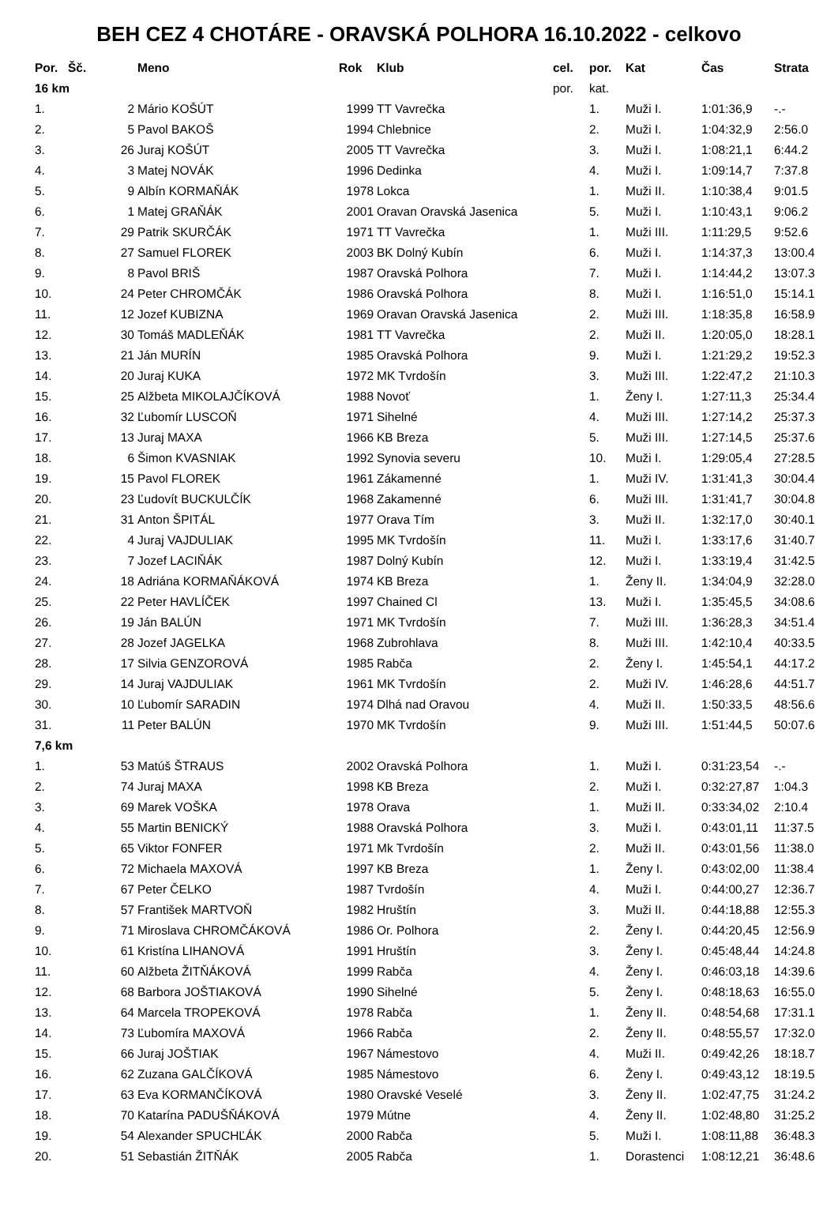BEH CEZ 4 CHOTÁRE - ORAVSKÁ POLHORA 16.10.2022 - celkovo
| Por. | Šč. | Meno | Rok | Klub | cel. | por. | Kat | Čas | Strata |
| --- | --- | --- | --- | --- | --- | --- | --- | --- | --- |
| 16 km | | | | | por. | kat. | | | |
| 1. | 2 | Mário KOŠÚT | 1999 | TT Vavrečka | | 1. | Muži I. | 1:01:36,9 | -.- |
| 2. | 5 | Pavol BAKOŠ | 1994 | Chlebnice | | 2. | Muži I. | 1:04:32,9 | 2:56.0 |
| 3. | 26 | Juraj KOŠÚT | 2005 | TT Vavrečka | | 3. | Muži I. | 1:08:21,1 | 6:44.2 |
| 4. | 3 | Matej NOVÁK | 1996 | Dedinka | | 4. | Muži I. | 1:09:14,7 | 7:37.8 |
| 5. | 9 | Albín KORMAŇÁK | 1978 | Lokca | | 1. | Muži II. | 1:10:38,4 | 9:01.5 |
| 6. | 1 | Matej GRAŇÁK | 2001 | Oravan Oravská Jasenica | | 5. | Muži I. | 1:10:43,1 | 9:06.2 |
| 7. | 29 | Patrik SKURČÁK | 1971 | TT Vavrečka | | 1. | Muži III. | 1:11:29,5 | 9:52.6 |
| 8. | 27 | Samuel FLOREK | 2003 | BK Dolný Kubín | | 6. | Muži I. | 1:14:37,3 | 13:00.4 |
| 9. | 8 | Pavol BRIŠ | 1987 | Oravská Polhora | | 7. | Muži I. | 1:14:44,2 | 13:07.3 |
| 10. | 24 | Peter CHROMČÁK | 1986 | Oravská Polhora | | 8. | Muži I. | 1:16:51,0 | 15:14.1 |
| 11. | 12 | Jozef KUBIZNA | 1969 | Oravan Oravská Jasenica | | 2. | Muži III. | 1:18:35,8 | 16:58.9 |
| 12. | 30 | Tomáš MADLEŇÁK | 1981 | TT Vavrečka | | 2. | Muži II. | 1:20:05,0 | 18:28.1 |
| 13. | 21 | Ján MURÍN | 1985 | Oravská Polhora | | 9. | Muži I. | 1:21:29,2 | 19:52.3 |
| 14. | 20 | Juraj KUKA | 1972 | MK Tvrdošín | | 3. | Muži III. | 1:22:47,2 | 21:10.3 |
| 15. | 25 | Alžbeta MIKOLAJČÍKOVÁ | 1988 | Novoť | | 1. | Ženy I. | 1:27:11,3 | 25:34.4 |
| 16. | 32 | Ľubomír LUSCOŇ | 1971 | Sihelné | | 4. | Muži III. | 1:27:14,2 | 25:37.3 |
| 17. | 13 | Juraj MAXA | 1966 | KB Breza | | 5. | Muži III. | 1:27:14,5 | 25:37.6 |
| 18. | 6 | Šimon KVASNIAK | 1992 | Synovia severu | | 10. | Muži I. | 1:29:05,4 | 27:28.5 |
| 19. | 15 | Pavol FLOREK | 1961 | Zákamenné | | 1. | Muži IV. | 1:31:41,3 | 30:04.4 |
| 20. | 23 | Ľudovít BUCKULČÍK | 1968 | Zakamenné | | 6. | Muži III. | 1:31:41,7 | 30:04.8 |
| 21. | 31 | Anton ŠPITÁL | 1977 | Orava Tím | | 3. | Muži II. | 1:32:17,0 | 30:40.1 |
| 22. | 4 | Juraj VAJDULIAK | 1995 | MK Tvrdošín | | 11. | Muži I. | 1:33:17,6 | 31:40.7 |
| 23. | 7 | Jozef LACIŇÁK | 1987 | Dolný Kubín | | 12. | Muži I. | 1:33:19,4 | 31:42.5 |
| 24. | 18 | Adriána KORMAŇÁKOVÁ | 1974 | KB Breza | | 1. | Ženy II. | 1:34:04,9 | 32:28.0 |
| 25. | 22 | Peter HAVLÍČEK | 1997 | Chained Cl | | 13. | Muži I. | 1:35:45,5 | 34:08.6 |
| 26. | 19 | Ján BALÚN | 1971 | MK Tvrdošín | | 7. | Muži III. | 1:36:28,3 | 34:51.4 |
| 27. | 28 | Jozef JAGELKA | 1968 | Zubrohlava | | 8. | Muži III. | 1:42:10,4 | 40:33.5 |
| 28. | 17 | Silvia GENZOROVÁ | 1985 | Rabča | | 2. | Ženy I. | 1:45:54,1 | 44:17.2 |
| 29. | 14 | Juraj VAJDULIAK | 1961 | MK Tvrdošín | | 2. | Muži IV. | 1:46:28,6 | 44:51.7 |
| 30. | 10 | Ľubomír SARADIN | 1974 | Dlhá nad Oravou | | 4. | Muži II. | 1:50:33,5 | 48:56.6 |
| 31. | 11 | Peter BALÚN | 1970 | MK Tvrdošín | | 9. | Muži III. | 1:51:44,5 | 50:07.6 |
| 7,6 km | | | | | | | | | |
| 1. | 53 | Matúš ŠTRAUS | 2002 | Oravská Polhora | | 1. | Muži I. | 0:31:23,54 | -.- |
| 2. | 74 | Juraj MAXA | 1998 | KB Breza | | 2. | Muži I. | 0:32:27,87 | 1:04.3 |
| 3. | 69 | Marek VOŠKA | 1978 | Orava | | 1. | Muži II. | 0:33:34,02 | 2:10.4 |
| 4. | 55 | Martin BENICKÝ | 1988 | Oravská Polhora | | 3. | Muži I. | 0:43:01,11 | 11:37.5 |
| 5. | 65 | Viktor FONFER | 1971 | Mk Tvrdošín | | 2. | Muži II. | 0:43:01,56 | 11:38.0 |
| 6. | 72 | Michaela MAXOVÁ | 1997 | KB Breza | | 1. | Ženy I. | 0:43:02,00 | 11:38.4 |
| 7. | 67 | Peter ČELKO | 1987 | Tvrdošín | | 4. | Muži I. | 0:44:00,27 | 12:36.7 |
| 8. | 57 | František MARTVOŇ | 1982 | Hruštín | | 3. | Muži II. | 0:44:18,88 | 12:55.3 |
| 9. | 71 | Miroslava CHROMČÁKOVÁ | 1986 | Or. Polhora | | 2. | Ženy I. | 0:44:20,45 | 12:56.9 |
| 10. | 61 | Kristína LIHANOVÁ | 1991 | Hruštín | | 3. | Ženy I. | 0:45:48,44 | 14:24.8 |
| 11. | 60 | Alžbeta ŽITŇÁKOVÁ | 1999 | Rabča | | 4. | Ženy I. | 0:46:03,18 | 14:39.6 |
| 12. | 68 | Barbora JOŠTIAKOVÁ | 1990 | Sihelné | | 5. | Ženy I. | 0:48:18,63 | 16:55.0 |
| 13. | 64 | Marcela TROPEKOVÁ | 1978 | Rabča | | 1. | Ženy II. | 0:48:54,68 | 17:31.1 |
| 14. | 73 | Ľubomíra MAXOVÁ | 1966 | Rabča | | 2. | Ženy II. | 0:48:55,57 | 17:32.0 |
| 15. | 66 | Juraj JOŠTIAK | 1967 | Námestovo | | 4. | Muži II. | 0:49:42,26 | 18:18.7 |
| 16. | 62 | Zuzana GALČÍKOVÁ | 1985 | Námestovo | | 6. | Ženy I. | 0:49:43,12 | 18:19.5 |
| 17. | 63 | Eva KORMANČÍKOVÁ | 1980 | Oravské Veselé | | 3. | Ženy II. | 1:02:47,75 | 31:24.2 |
| 18. | 70 | Katarína PADUŠŇÁKOVÁ | 1979 | Mútne | | 4. | Ženy II. | 1:02:48,80 | 31:25.2 |
| 19. | 54 | Alexander SPUCHĽÁK | 2000 | Rabča | | 5. | Muži I. | 1:08:11,88 | 36:48.3 |
| 20. | 51 | Sebastián ŽITŇÁK | 2005 | Rabča | | 1. | Dorastenci | 1:08:12,21 | 36:48.6 |